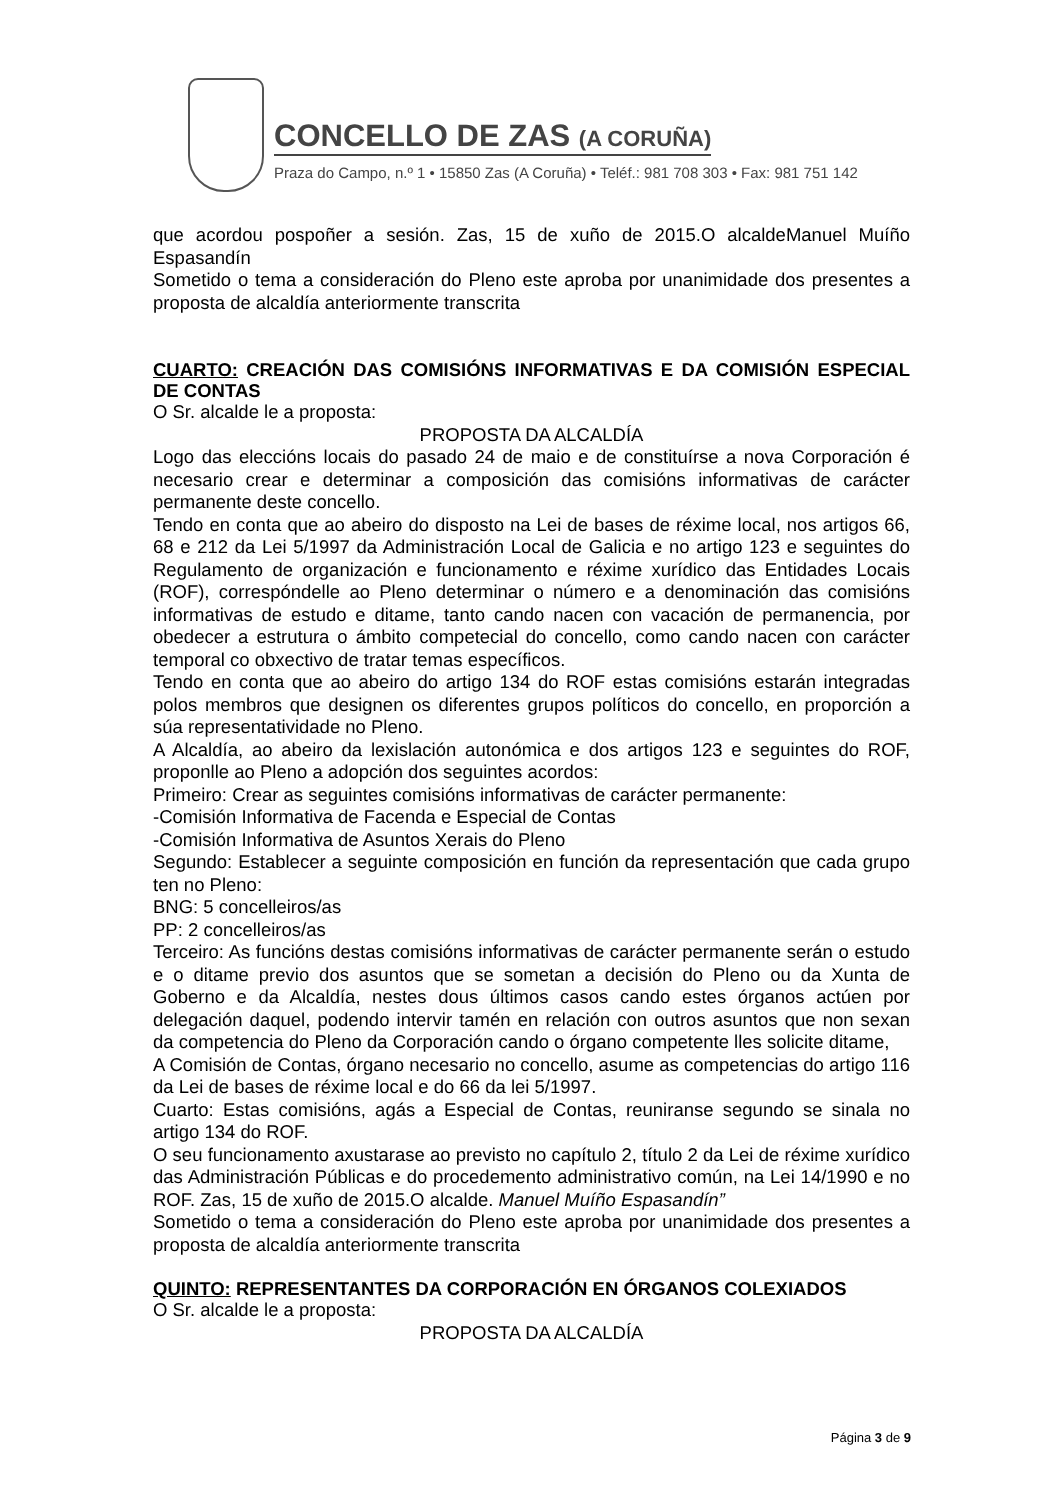CONCELLO DE ZAS (A CORUÑA)
Praza do Campo, n.º 1 • 15850 Zas (A Coruña) • Teléf.: 981 708 303 • Fax: 981 751 142
que acordou pospoñer a sesión. Zas, 15 de xuño de 2015.O alcaldeManuel Muíño Espasandín
Sometido o tema a consideración do Pleno este aproba por unanimidade dos presentes a proposta de alcaldía anteriormente transcrita
CUARTO: CREACIÓN DAS COMISIÓNS INFORMATIVAS E DA COMISIÓN ESPECIAL DE CONTAS
O Sr. alcalde le a proposta:
PROPOSTA DA ALCALDÍA
Logo das eleccións locais do pasado 24 de maio e de constituírse a nova Corporación é necesario crear e determinar a composición das comisións informativas de carácter permanente deste concello.
Tendo en conta que ao abeiro do disposto na Lei de bases de réxime local, nos artigos 66, 68 e 212 da Lei 5/1997 da Administración Local de Galicia e no artigo 123 e seguintes do Regulamento de organización e funcionamento e réxime xurídico das Entidades Locais (ROF), correspóndelle ao Pleno determinar o número e a denominación das comisións informativas de estudo e ditame, tanto cando nacen con vacación de permanencia, por obedecer a estrutura o ámbito competecial do concello, como cando nacen con carácter temporal co obxectivo de tratar temas específicos.
Tendo en conta que ao abeiro do artigo 134 do ROF estas comisións estarán integradas polos membros que designen os diferentes grupos políticos do concello, en proporción a súa representatividade no Pleno.
A Alcaldía, ao abeiro da lexislación autonómica e dos artigos 123 e seguintes do ROF, proponlle ao Pleno a adopción dos seguintes acordos:
Primeiro: Crear as seguintes comisións informativas de carácter permanente:
-Comisión Informativa de Facenda e Especial de Contas
-Comisión Informativa de Asuntos Xerais do Pleno
Segundo: Establecer a seguinte composición en función da representación que cada grupo ten no Pleno:
BNG: 5 concelleiros/as
PP: 2 concelleiros/as
Terceiro: As funcións destas comisións informativas de carácter permanente serán o estudo e o ditame previo dos asuntos que se sometan a decisión do Pleno ou da Xunta de Goberno e da Alcaldía, nestes dous últimos casos cando estes órganos actúen por delegación daquel, podendo intervir tamén en relación con outros asuntos que non sexan da competencia do Pleno da Corporación cando o órgano competente lles solicite ditame,
A Comisión de Contas, órgano necesario no concello, asume as competencias do artigo 116 da Lei de bases de réxime local e do 66 da lei 5/1997.
Cuarto: Estas comisións, agás a Especial de Contas, reuniranse segundo se sinala no artigo 134 do ROF.
O seu funcionamento axustarase ao previsto no capítulo 2, título 2 da Lei de réxime xurídico das Administración Públicas e do procedemento administrativo común, na Lei 14/1990 e no ROF. Zas, 15 de xuño de 2015.O alcalde. Manuel Muíño Espasandín”
Sometido o tema a consideración do Pleno este aproba por unanimidade dos presentes a proposta de alcaldía anteriormente transcrita
QUINTO: REPRESENTANTES DA CORPORACIÓN EN ÓRGANOS COLEXIADOS
O Sr. alcalde le a proposta:
PROPOSTA DA ALCALDÍA
Página 3 de 9